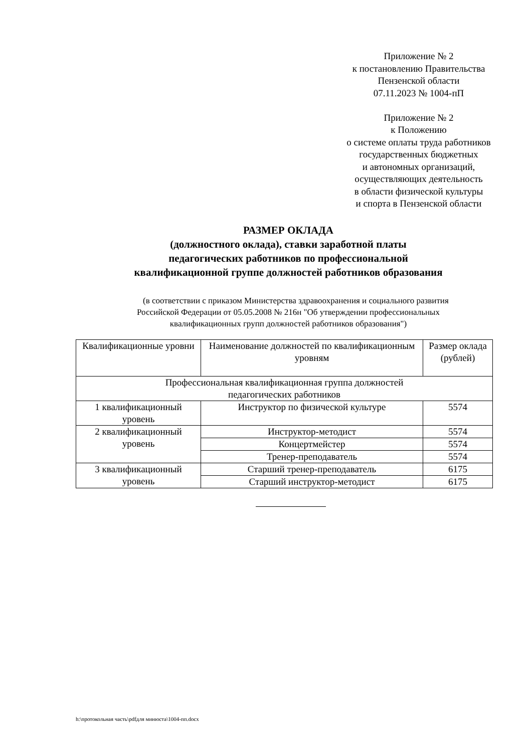Приложение № 2
к постановлению Правительства
Пензенской области
07.11.2023 № 1004-пП
Приложение № 2
к Положению
о системе оплаты труда работников
государственных бюджетных
и автономных организаций,
осуществляющих деятельность
в области физической культуры
и спорта в Пензенской области
РАЗМЕР ОКЛАДА
(должностного оклада), ставки заработной платы
педагогических работников по профессиональной
квалификационной группе должностей работников образования
(в соответствии с приказом Министерства здравоохранения и социального развития
Российской Федерации от 05.05.2008 № 216н "Об утверждении профессиональных
квалификационных групп должностей работников образования")
| Квалификационные уровни | Наименование должностей по квалификационным уровням | Размер оклада (рублей) |
| --- | --- | --- |
| Профессиональная квалификационная группа должностей педагогических работников | | |
| 1 квалификационный уровень | Инструктор по физической культуре | 5574 |
| 2 квалификационный уровень | Инструктор-методист | 5574 |
| | Концертмейстер | 5574 |
| | Тренер-преподаватель | 5574 |
| 3 квалификационный уровень | Старший тренер-преподаватель | 6175 |
| | Старший инструктор-методист | 6175 |
h:\протокольная часть\pdfдля минюста\1004-пп.docx